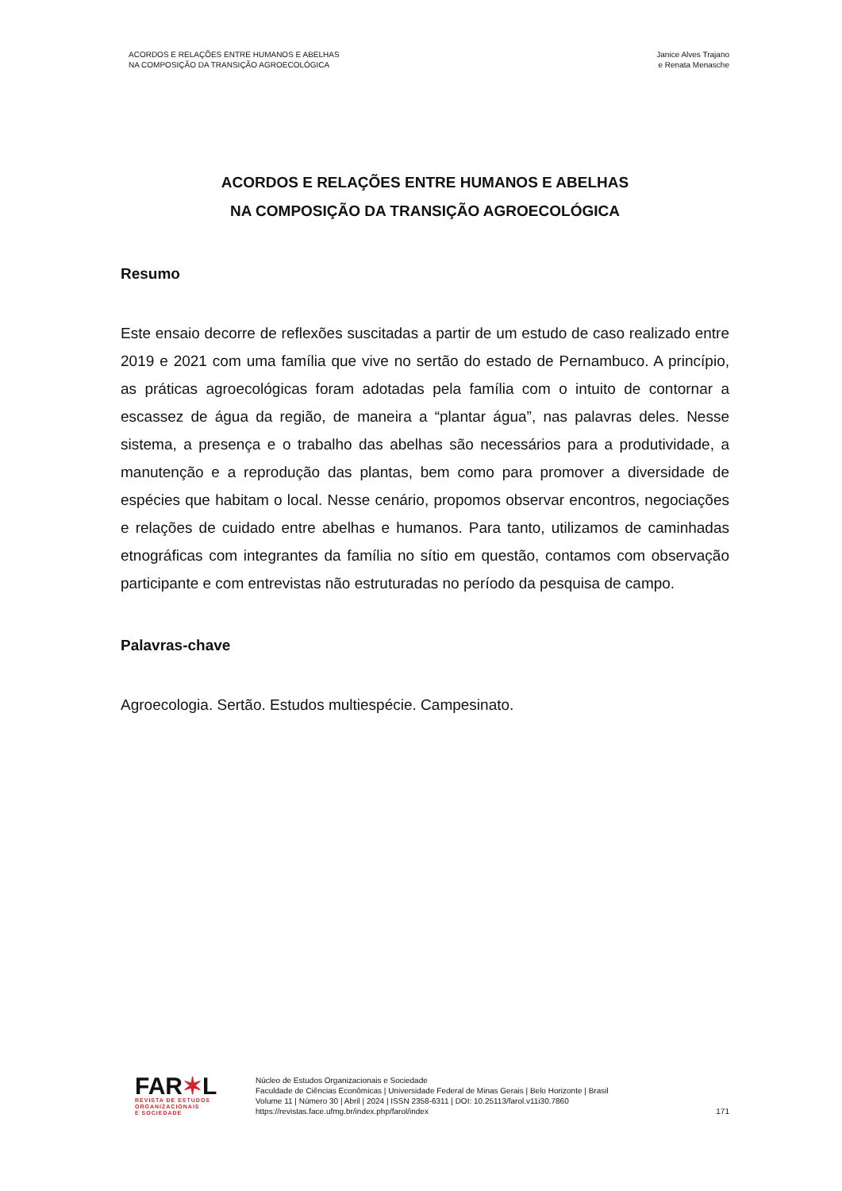ACORDOS E RELAÇÕES ENTRE HUMANOS E ABELHAS
NA COMPOSIÇÃO DA TRANSIÇÃO AGROECOLÓGICA
Janice Alves Trajano
e Renata Menasche
ACORDOS E RELAÇÕES ENTRE HUMANOS E ABELHAS
NA COMPOSIÇÃO DA TRANSIÇÃO AGROECOLÓGICA
Resumo
Este ensaio decorre de reflexões suscitadas a partir de um estudo de caso realizado entre 2019 e 2021 com uma família que vive no sertão do estado de Pernambuco. A princípio, as práticas agroecológicas foram adotadas pela família com o intuito de contornar a escassez de água da região, de maneira a “plantar água”, nas palavras deles. Nesse sistema, a presença e o trabalho das abelhas são necessários para a produtividade, a manutenção e a reprodução das plantas, bem como para promover a diversidade de espécies que habitam o local. Nesse cenário, propomos observar encontros, negociações e relações de cuidado entre abelhas e humanos. Para tanto, utilizamos de caminhadas etnográficas com integrantes da família no sítio em questão, contamos com observação participante e com entrevistas não estruturadas no período da pesquisa de campo.
Palavras-chave
Agroecologia. Sertão. Estudos multiespécie. Campesinato.
FAR✶L
REVISTA DE ESTUDOS
ORGANIZACIONAIS
E SOCIEDADE
Núcleo de Estudos Organizacionais e Sociedade
Faculdade de Ciências Econômicas | Universidade Federal de Minas Gerais | Belo Horizonte | Brasil
Volume 11 | Número 30 | Abril | 2024 | ISSN 2358-6311 | DOI: 10.25113/farol.v11i30.7860
https://revistas.face.ufmg.br/index.php/farol/index
171